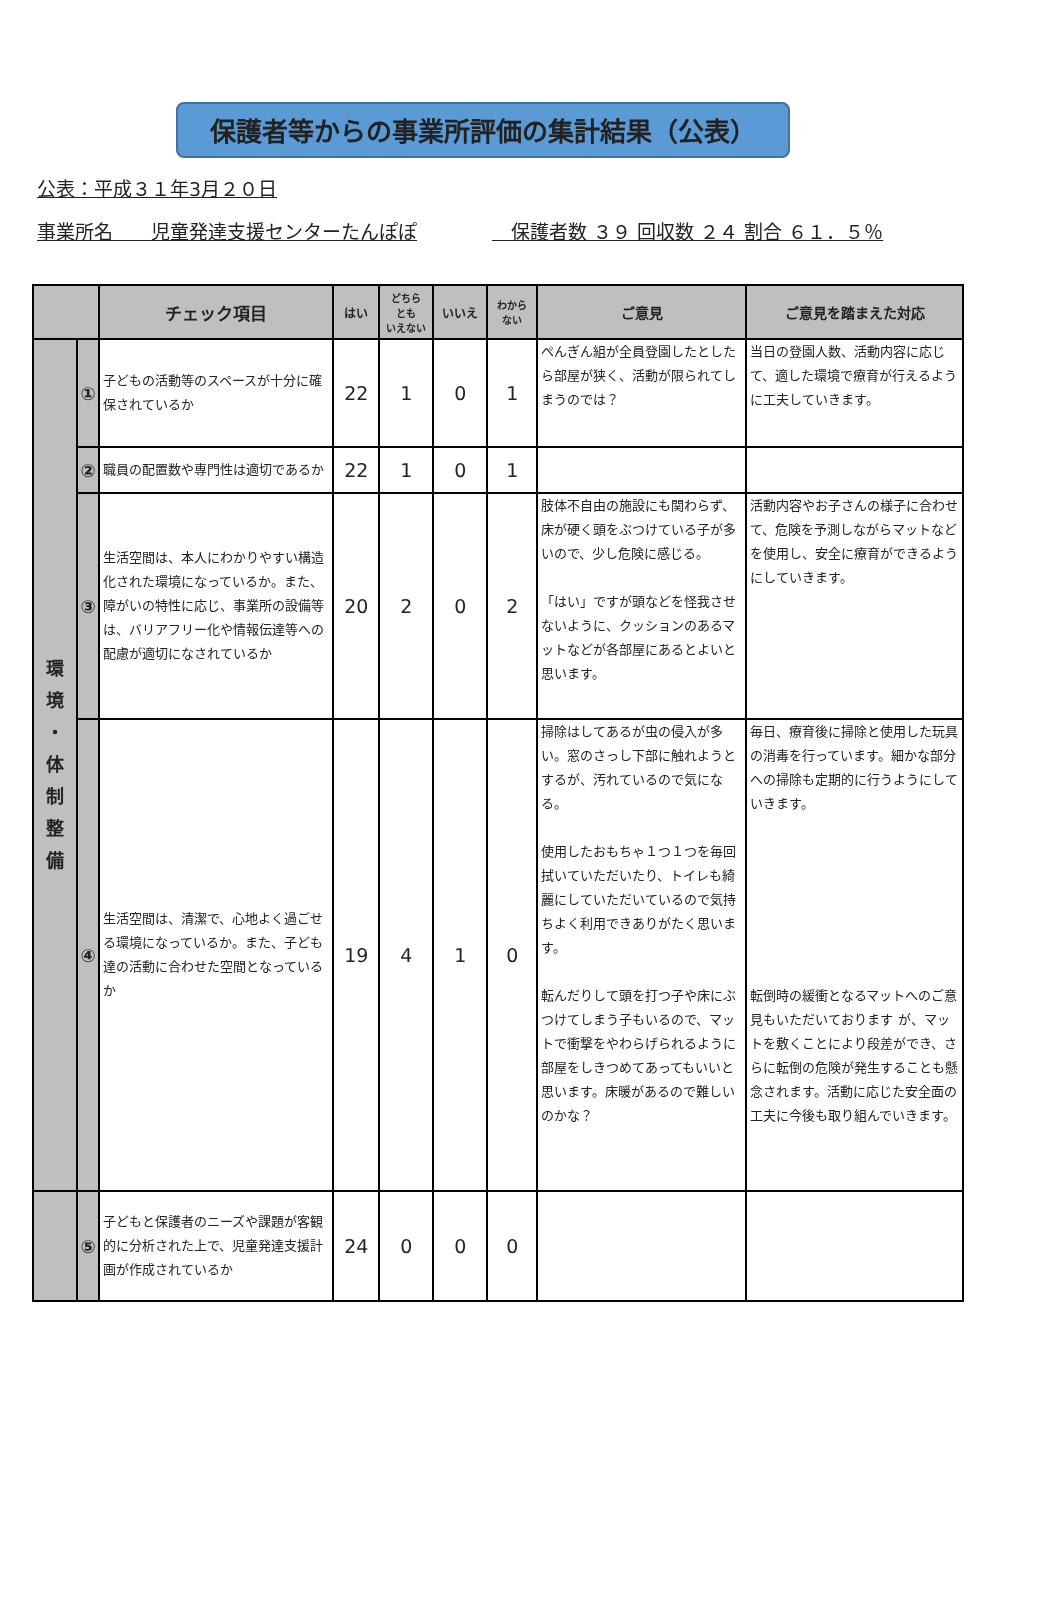保護者等からの事業所評価の集計結果（公表）
公表：平成３１年3月２０日
事業所名　　児童発達支援センターたんぽぽ　保護者数 ３９ 回収数 ２４ 割合 ６１．５％
| | | チェック項目 | はい | どちら とも いえない | いいえ | わから ない | ご意見 | ご意見を踏まえた対応 |
| --- | --- | --- | --- | --- | --- | --- | --- | --- |
| 環 境 ・ 体 制 整 備 | ① | 子どもの活動等のスペースが十分に確保されているか | 22 | 1 | 0 | 1 | ぺんぎん組が全員登園したとしたら部屋が狭く、活動が限られてしまうのでは？ | 当日の登園人数、活動内容に応じて、適した環境で療育が行えるように工夫していきます。 |
| | ② | 職員の配置数や専門性は適切であるか | 22 | 1 | 0 | 1 | | |
| | ③ | 生活空間は、本人にわかりやすい構造化された環境になっているか。また、障がいの特性に応じ、事業所の設備等は、バリアフリー化や情報伝達等への配慮が適切になされているか | 20 | 2 | 0 | 2 | 肢体不自由の施設にも関わらず、床が硬く頭をぶつけている子が多いので、少し危険に感じる。 「はい」ですが頭などを怪我させないように、クッションのあるマットなどが各部屋にあるとよいと思います。 | 活動内容やお子さんの様子に合わせて、危険を予測しながらマットなどを使用し、安全に療育ができるようにしていきます。 |
| | ④ | 生活空間は、清潔で、心地よく過ごせる環境になっているか。また、子ども達の活動に合わせた空間となっているか | 19 | 4 | 1 | 0 | 掃除はしてあるが虫の侵入が多い。窓のさっし下部に触れようとするが、汚れているので気になる。 使用したおもちゃ１つ１つを毎回拭いていただいたり、トイレも綺麗にしていただいているので気持ちよく利用できありがたく思います。 転んだりして頭を打つ子や床にぶつけてしまう子もいるので、マットで衝撃をやわらげられるように部屋をしきつめてあってもいいと思います。床暖があるので難しいのかな？ | 毎日、療育後に掃除と使用した玩具の消毒を行っています。細かな部分への掃除も定期的に行うようにしていきます。 転倒時の緩衝となるマットへのご意見もいただいております が、マットを敷くことにより段差ができ、さらに転倒の危険が発生することも懸念されます。活動に応じた安全面の工夫に今後も取り組んでいきます。 |
| | ⑤ | 子どもと保護者のニーズや課題が客観的に分析された上で、児童発達支援計画が作成されているか | 24 | 0 | 0 | 0 | | |